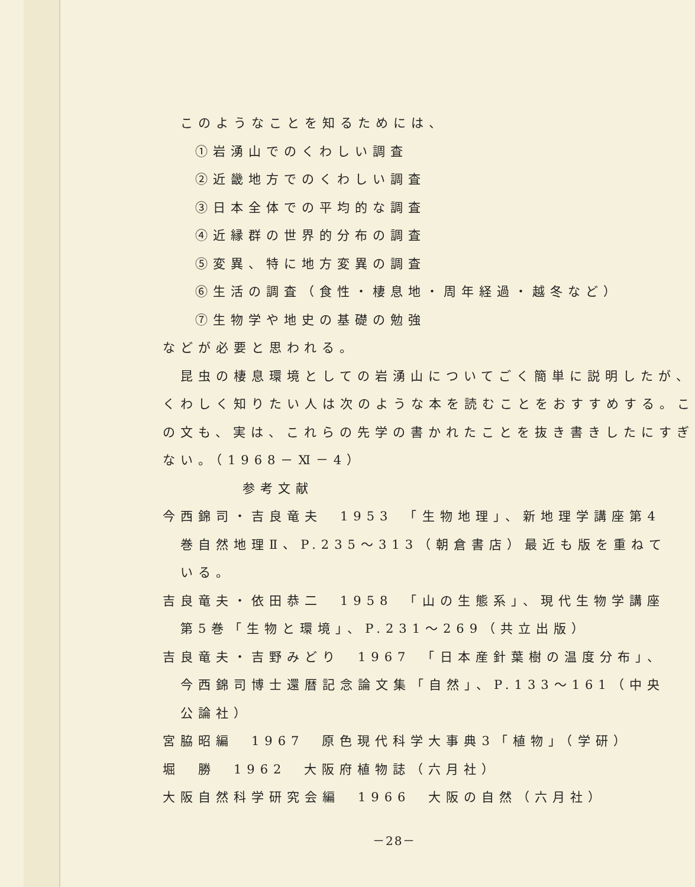このようなことを知るためには、
①岩湧山でのくわしい調査
②近畿地方でのくわしい調査
③日本全体での平均的な調査
④近縁群の世界的分布の調査
⑤変異、特に地方変異の調査
⑥生活の調査（食性・棲息地・周年経過・越冬など）
⑦生物学や地史の基礎の勉強
などが必要と思われる。
昆虫の棲息環境としての岩湧山についてごく簡単に説明したが、
くわしく知りたい人は次のような本を読むことをおすすめする。こ
の文も、実は、これらの先学の書かれたことを抜き書きしたにすぎ
ない。（1968－Ⅺ－4）
参考文献
今西錦司・吉良竜夫　1953　「生物地理」、新地理学講座第4
巻自然地理Ⅱ、P.235～313（朝倉書店）最近も版を重ねて
いる。
吉良竜夫・依田恭二　1958　「山の生態系」、現代生物学講座
第5巻「生物と環境」、P.231～269（共立出版）
吉良竜夫・吉野みどり　1967　「日本産針葉樹の温度分布」、
今西錦司博士還暦記念論文集「自然」、P.133～161（中央
公論社）
宮脇昭編　1967　原色現代科学大事典3「植物」（学研）
堀　勝　1962　大阪府植物誌（六月社）
大阪自然科学研究会編　1966　大阪の自然（六月社）
－28－